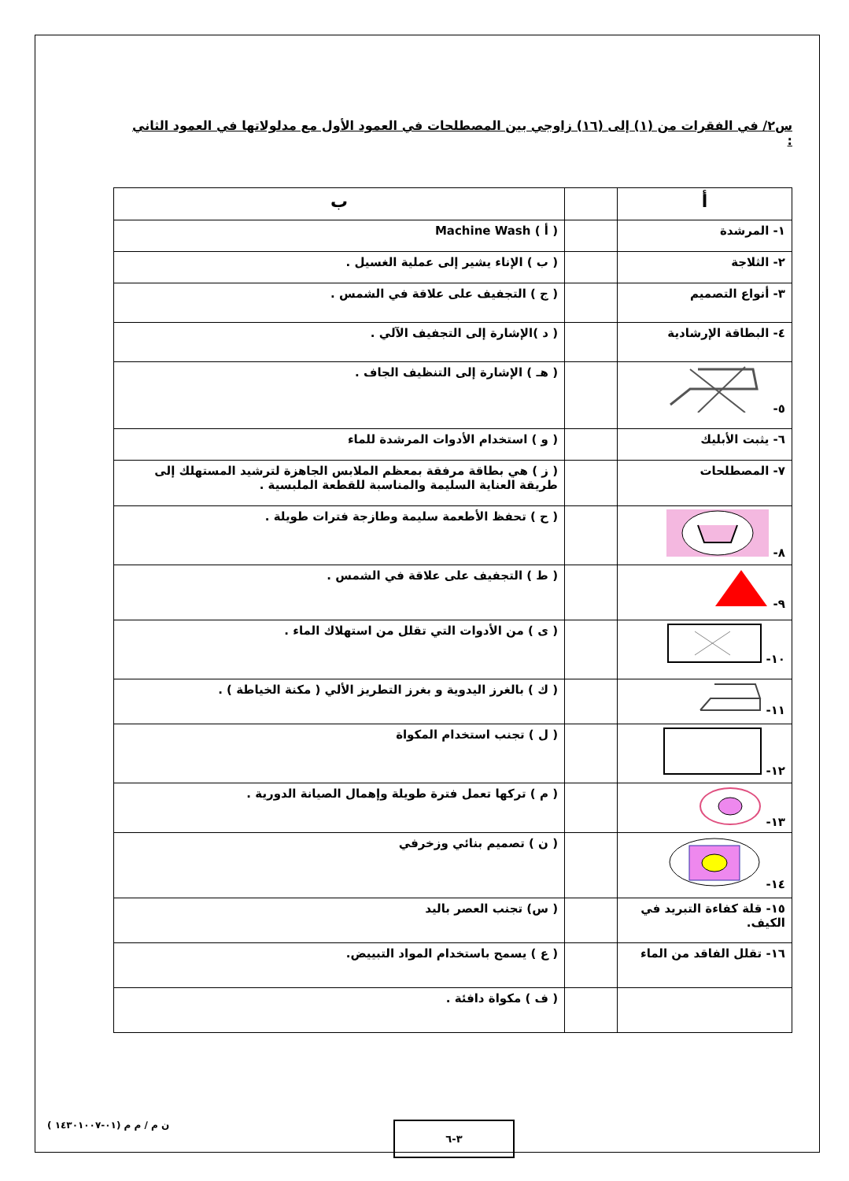س٢/ في الفقرات من (١) إلى (١٦) زاوجي بين المصطلحات في العمود الأول مع مدلولاتها في العمود الثاني :
| أ | | ب |
| --- | --- | --- |
| ١- المرشدة | | ( أ ) Machine Wash |
| ٢- الثلاجة | | ( ب ) الإناء يشير إلى عملية الغسيل . |
| ٣- أنواع التصميم | | ( ج ) التجفيف على علاقة في الشمس . |
| ٤- البطاقة الإرشادية | | ( د )الإشارة إلى التجفيف الآلي . |
| ٥- | | ( هـ ) الإشارة إلى التنظيف الجاف . |
| ٦- يثبت الأبليك | | ( و ) استخدام الأدوات المرشدة للماء |
| ٧- المصطلحات | | ( ز ) هي بطاقة مرفقة بمعظم الملابس الجاهزة لترشيد المستهلك إلى طريقة العناية السليمة والمناسبة للقطعة الملبسية . |
| ٨- | | ( ح ) تحفظ الأطعمة سليمة وطازجة فترات طويلة . |
| ٩- | | ( ط ) التجفيف على علاقة في الشمس . |
| ١٠- | | ( ى ) من الأدوات التي تقلل من استهلاك الماء . |
| ١١- | | ( ك ) بالغرز اليدوية و بغرز التطريز الألي ( مكنة الخياطة ) . |
| ١٢- | | ( ل ) تجنب استخدام المكواة |
| ١٣- | | ( م ) تركها تعمل فترة طويلة وإهمال الصيانة الدورية . |
| ١٤- | | ( ن ) تصميم بنائي وزخرفي |
| ١٥- قلة كفاءة التبريد في الكيف. | | ( س) تجنب العصر باليد |
| ١٦- تقلل الفاقد من الماء | | ( ع ) يسمح باستخدام المواد التبييض. |
| | | ( ف ) مكواة دافئة . |
ن م / م م (٠١-١٤٣٠١٠٠٧ ) ٣-٦